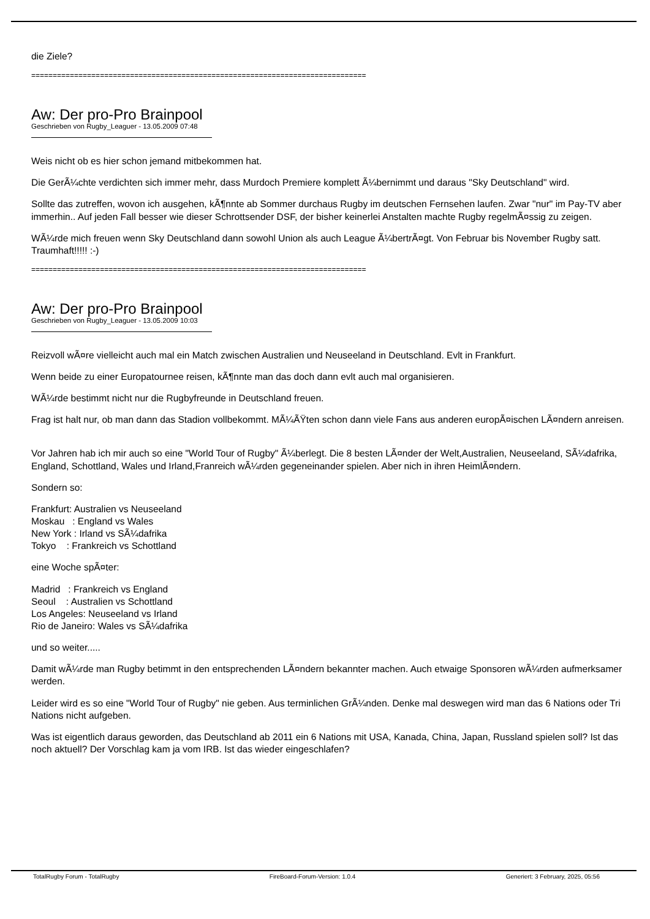die Ziele?
==============================================================================
Aw: Der pro-Pro Brainpool
Geschrieben von Rugby_Leaguer - 13.05.2009 07:48
Weis nicht ob es hier schon jemand mitbekommen hat.
Die GerÃ¼chte verdichten sich immer mehr, dass Murdoch Premiere komplett Ã¼bernimmt und daraus "Sky Deutschland" wird.
Sollte das zutreffen, wovon ich ausgehen, kÃ¶nnte ab Sommer durchaus Rugby im deutschen Fernsehen laufen. Zwar "nur" im Pay-TV aber immerhin.. Auf jeden Fall besser wie dieser Schrottsender DSF, der bisher keinerlei Anstalten machte Rugby regelmÃ¤ssig zu zeigen.
WÃ¼rde mich freuen wenn Sky Deutschland dann sowohl Union als auch League Ã¼bertrÃ¤gt. Von Februar bis November Rugby satt. Traumhaft!!!!! :-)
==============================================================================
Aw: Der pro-Pro Brainpool
Geschrieben von Rugby_Leaguer - 13.05.2009 10:03
Reizvoll wÃ¤re vielleicht auch mal ein Match zwischen Australien und Neuseeland in Deutschland. Evlt in Frankfurt.
Wenn beide zu einer Europatournee reisen, kÃ¶nnte man das doch dann evlt auch mal organisieren.
WÃ¼rde bestimmt nicht nur die Rugbyfreunde in Deutschland freuen.
Frag ist halt nur, ob man dann das Stadion vollbekommt. MÃ¼ÃŸten schon dann viele Fans aus anderen europÃ¤ischen LÃ¤ndern anreisen.
Vor Jahren hab ich mir auch so eine "World Tour of Rugby" Ã¼berlegt. Die 8 besten LÃ¤nder der Welt,Australien, Neuseeland, SÃ¼dafrika, England, Schottland, Wales und Irland,Franreich wÃ¼rden gegeneinander spielen. Aber nich in ihren HeimlÃ¤ndern.
Sondern so:
Frankfurt: Australien vs Neuseeland
Moskau : England vs Wales
New York : Irland vs SÃ¼dafrika
Tokyo : Frankreich vs Schottland
eine Woche spÃ¤ter:
Madrid : Frankreich vs England
Seoul : Australien vs Schottland
Los Angeles: Neuseeland vs Irland
Rio de Janeiro: Wales vs SÃ¼dafrika
und so weiter.....
Damit wÃ¼rde man Rugby betimmt in den entsprechenden LÃ¤ndern bekannter machen. Auch etwaige Sponsoren wÃ¼rden aufmerksamer werden.
Leider wird es so eine "World Tour of Rugby" nie geben. Aus terminlichen GrÃ¼nden. Denke mal deswegen wird man das 6 Nations oder Tri Nations nicht aufgeben.
Was ist eigentlich daraus geworden, das Deutschland ab 2011 ein 6 Nations mit USA, Kanada, China, Japan, Russland spielen soll? Ist das noch aktuell? Der Vorschlag kam ja vom IRB. Ist das wieder eingeschlafen?
TotalRugby Forum - TotalRugby FireBoard-Forum-Version: 1.0.4 Generiert: 3 February, 2025, 05:56